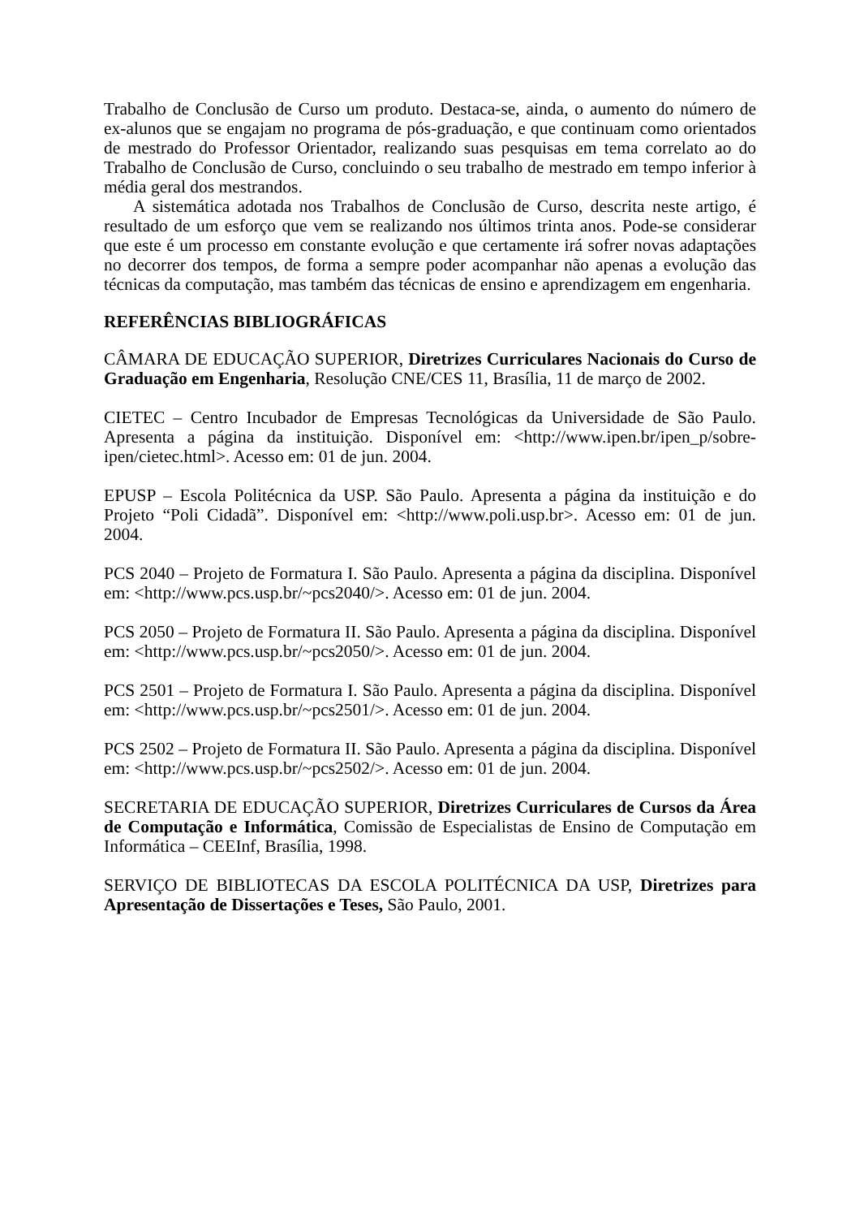Trabalho de Conclusão de Curso um produto. Destaca-se, ainda, o aumento do número de ex-alunos que se engajam no programa de pós-graduação, e que continuam como orientados de mestrado do Professor Orientador, realizando suas pesquisas em tema correlato ao do Trabalho de Conclusão de Curso, concluindo o seu trabalho de mestrado em tempo inferior à média geral dos mestrandos.
A sistemática adotada nos Trabalhos de Conclusão de Curso, descrita neste artigo, é resultado de um esforço que vem se realizando nos últimos trinta anos. Pode-se considerar que este é um processo em constante evolução e que certamente irá sofrer novas adaptações no decorrer dos tempos, de forma a sempre poder acompanhar não apenas a evolução das técnicas da computação, mas também das técnicas de ensino e aprendizagem em engenharia.
REFERÊNCIAS BIBLIOGRÁFICAS
CÂMARA DE EDUCAÇÃO SUPERIOR, Diretrizes Curriculares Nacionais do Curso de Graduação em Engenharia, Resolução CNE/CES 11, Brasília, 11 de março de 2002.
CIETEC – Centro Incubador de Empresas Tecnológicas da Universidade de São Paulo. Apresenta a página da instituição. Disponível em: <http://www.ipen.br/ipen_p/sobre-ipen/cietec.html>. Acesso em: 01 de jun. 2004.
EPUSP – Escola Politécnica da USP. São Paulo. Apresenta a página da instituição e do Projeto “Poli Cidadã”. Disponível em: <http://www.poli.usp.br>. Acesso em: 01 de jun. 2004.
PCS 2040 – Projeto de Formatura I. São Paulo. Apresenta a página da disciplina. Disponível em: <http://www.pcs.usp.br/~pcs2040/>. Acesso em: 01 de jun. 2004.
PCS 2050 – Projeto de Formatura II. São Paulo. Apresenta a página da disciplina. Disponível em: <http://www.pcs.usp.br/~pcs2050/>. Acesso em: 01 de jun. 2004.
PCS 2501 – Projeto de Formatura I. São Paulo. Apresenta a página da disciplina. Disponível em: <http://www.pcs.usp.br/~pcs2501/>. Acesso em: 01 de jun. 2004.
PCS 2502 – Projeto de Formatura II. São Paulo. Apresenta a página da disciplina. Disponível em: <http://www.pcs.usp.br/~pcs2502/>. Acesso em: 01 de jun. 2004.
SECRETARIA DE EDUCAÇÃO SUPERIOR, Diretrizes Curriculares de Cursos da Área de Computação e Informática, Comissão de Especialistas de Ensino de Computação em Informática – CEEInf, Brasília, 1998.
SERVIÇO DE BIBLIOTECAS DA ESCOLA POLITÉCNICA DA USP, Diretrizes para Apresentação de Dissertações e Teses, São Paulo, 2001.